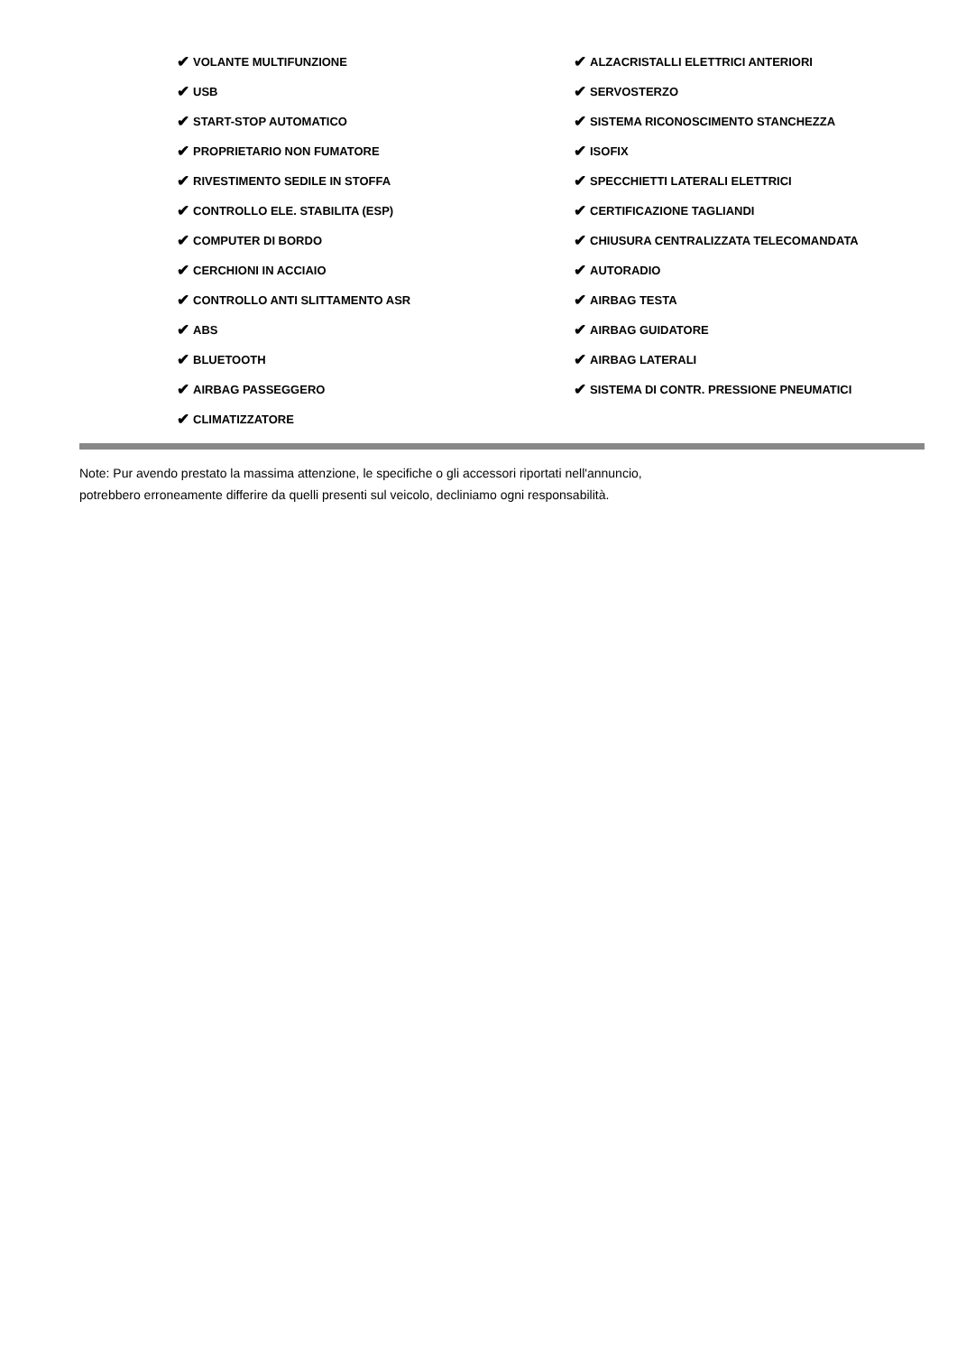✔ VOLANTE MULTIFUNZIONE
✔ USB
✔ START-STOP AUTOMATICO
✔ PROPRIETARIO NON FUMATORE
✔ RIVESTIMENTO SEDILE IN STOFFA
✔ CONTROLLO ELE. STABILITA (ESP)
✔ COMPUTER DI BORDO
✔ CERCHIONI IN ACCIAIO
✔ CONTROLLO ANTI SLITTAMENTO ASR
✔ ABS
✔ BLUETOOTH
✔ AIRBAG PASSEGGERO
✔ CLIMATIZZATORE
✔ ALZACRISTALLI ELETTRICI ANTERIORI
✔ SERVOSTERZO
✔ SISTEMA RICONOSCIMENTO STANCHEZZA
✔ ISOFIX
✔ SPECCHIETTI LATERALI ELETTRICI
✔ CERTIFICAZIONE TAGLIANDI
✔ CHIUSURA CENTRALIZZATA TELECOMANDATA
✔ AUTORADIO
✔ AIRBAG TESTA
✔ AIRBAG GUIDATORE
✔ AIRBAG LATERALI
✔ SISTEMA DI CONTR. PRESSIONE PNEUMATICI
Note: Pur avendo prestato la massima attenzione, le specifiche o gli accessori riportati nell'annuncio,
potrebbero erroneamente differire da quelli presenti sul veicolo, decliniamo ogni responsabilità.